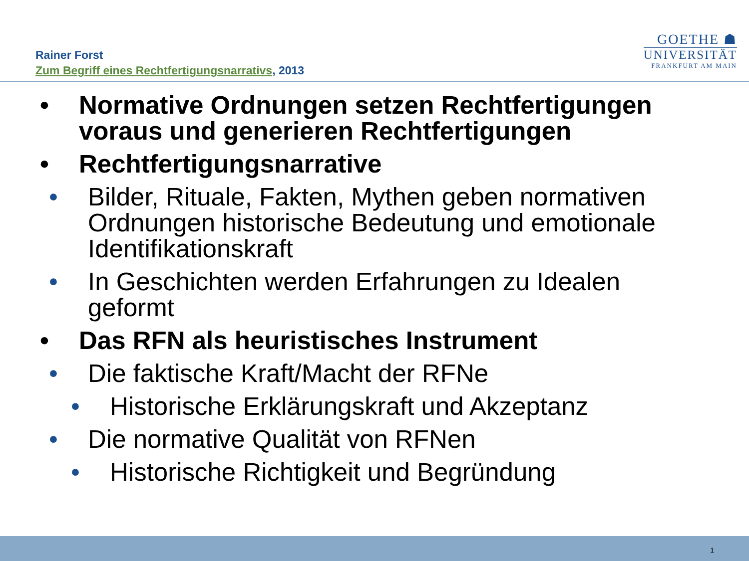Rainer Forst
Zum Begriff eines Rechtfertigungsnarrativs, 2013
GOETHE ☗
UNIVERSITÄT
FRANKFURT AM MAIN
• Normative Ordnungen setzen Rechtfertigungen voraus und generieren Rechtfertigungen
• Rechtfertigungsnarrative
• Bilder, Rituale, Fakten, Mythen geben normativen Ordnungen historische Bedeutung und emotionale Identifikationskraft
• In Geschichten werden Erfahrungen zu Idealen geformt
• Das RFN als heuristisches Instrument
• Die faktische Kraft/Macht der RFNe
• Historische Erklärungskraft und Akzeptanz
• Die normative Qualität von RFNen
• Historische Richtigkeit und Begründung
1